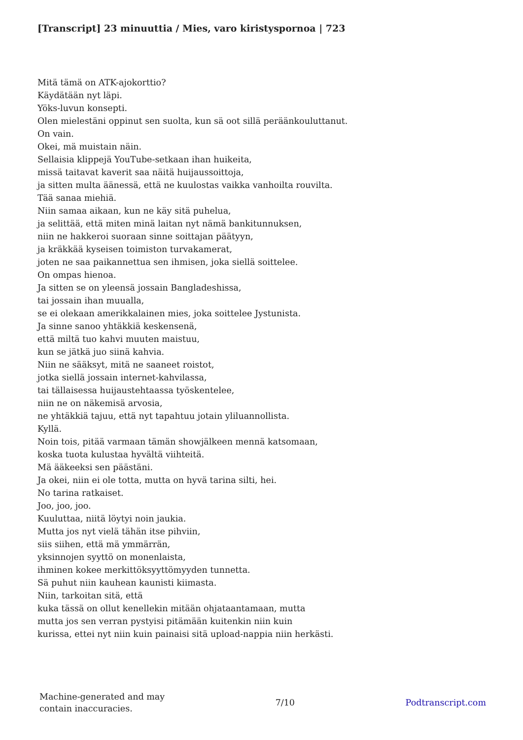[Transcript] 23 minuuttia / Mies, varo kiristyspornoa | 723
Mitä tämä on ATK-ajokorttio?
Käydätään nyt läpi.
Yöks-luvun konsepti.
Olen mielestäni oppinut sen suolta, kun sä oot sillä peräänkouluttanut.
On vain.
Okei, mä muistain näin.
Sellaisia klippejä YouTube-setkaan ihan huikeita,
missä taitavat kaverit saa näitä huijaussoittoja,
ja sitten multa äänessä, että ne kuulostas vaikka vanhoilta rouvilta.
Tää sanaa miehiä.
Niin samaa aikaan, kun ne käy sitä puhelua,
ja selittää, että miten minä laitan nyt nämä bankitunnuksen,
niin ne hakkeroi suoraan sinne soittajan päätyyn,
ja kräkkää kyseisen toimiston turvakamerat,
joten ne saa paikannettua sen ihmisen, joka siellä soittelee.
On ompas hienoa.
Ja sitten se on yleensä jossain Bangladeshissa,
tai jossain ihan muualla,
se ei olekaan amerikkalainen mies, joka soittelee Jystunista.
Ja sinne sanoo yhtäkkiä keskensenä,
että miltä tuo kahvi muuten maistuu,
kun se jätkä juo siinä kahvia.
Niin ne sääksyt, mitä ne saaneet roistot,
jotka siellä jossain internet-kahvilassa,
tai tällaisessa huijaustehtaassa työskentelee,
niin ne on näkemisä arvosia,
ne yhtäkkiä tajuu, että nyt tapahtuu jotain yliluannollista.
Kyllä.
Noin tois, pitää varmaan tämän showjälkeen mennä katsomaan,
koska tuota kulustaa hyvältä viihteitä.
Mä ääkeeksi sen päästäni.
Ja okei, niin ei ole totta, mutta on hyvä tarina silti, hei.
No tarina ratkaiset.
Joo, joo, joo.
Kuuluttaa, niitä löytyi noin jaukia.
Mutta jos nyt vielä tähän itse pihviin,
siis siihen, että mä ymmärrän,
yksinnojen syyttö on monenlaista,
ihminen kokee merkittöksyyttömyyden tunnetta.
Sä puhut niin kauhean kaunisti kiimasta.
Niin, tarkoitan sitä, että
kuka tässä on ollut kenellekin mitään ohjataantamaan, mutta
mutta jos sen verran pystyisi pitämään kuitenkin niin kuin
kurissa, ettei nyt niin kuin painaisi sitä upload-nappia niin herkästi.
Machine-generated and may
contain inaccuracies.
7/10 Podtranscript.com